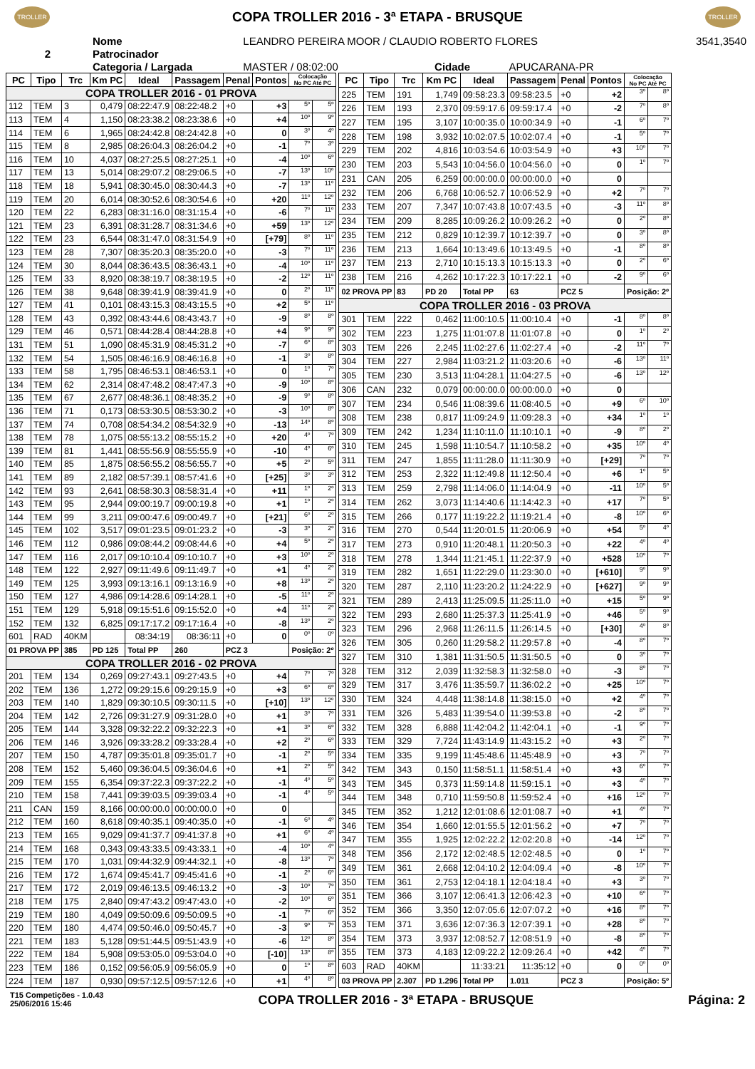TROLLER
COPA TROLLER 2016 - 3ª ETAPA - BRUSQUE
TROLLER
| 2 | Nome | LEANDRO PEREIRA MOOR / CLAUDIO ROBERTO FLORES | | | | 3541,3540 |
| | Patrocinador | | | | | |
| | Categoria / Largada | MASTER / 08:02:00 | | Cidade | APUCARANA-PR | |
| PC | Tipo | Trc | Km PC | Ideal | Passagem | Penal | Pontos | Colocação No PC Até PC | |
| --- | --- | --- | --- | --- | --- | --- | --- | --- | --- |
| COPA TROLLER 2016 - 01 PROVA | | | | | | | | | |
| 112 | TEM | 3 | 0,479 | 08:22:47.9 | 08:22:48.2 | +0 | +3 | 5º | 5º |
| 113 | TEM | 4 | 1,150 | 08:23:38.2 | 08:23:38.6 | +0 | +4 | 10º | 9º |
| 114 | TEM | 6 | 1,965 | 08:24:42.8 | 08:24:42.8 | +0 | 0 | 3º | 4º |
| 115 | TEM | 8 | 2,985 | 08:26:04.3 | 08:26:04.2 | +0 | -1 | 7º | 3º |
| 116 | TEM | 10 | 4,037 | 08:27:25.5 | 08:27:25.1 | +0 | -4 | 10º | 6º |
| 117 | TEM | 13 | 5,014 | 08:29:07.2 | 08:29:06.5 | +0 | -7 | 13º | 10º |
| 118 | TEM | 18 | 5,941 | 08:30:45.0 | 08:30:44.3 | +0 | -7 | 13º | 11º |
| 119 | TEM | 20 | 6,014 | 08:30:52.6 | 08:30:54.6 | +0 | +20 | 11º | 12º |
| 120 | TEM | 22 | 6,283 | 08:31:16.0 | 08:31:15.4 | +0 | -6 | 7º | 11º |
| 121 | TEM | 23 | 6,391 | 08:31:28.7 | 08:31:34.6 | +0 | +59 | 13º | 12º |
| 122 | TEM | 23 | 6,544 | 08:31:47.0 | 08:31:54.9 | +0 | [+79] | 8º | 11º |
| 123 | TEM | 28 | 7,307 | 08:35:20.3 | 08:35:20.0 | +0 | -3 | 7º | 11º |
| 124 | TEM | 30 | 8,044 | 08:36:43.5 | 08:36:43.1 | +0 | -4 | 10º | 11º |
| 125 | TEM | 33 | 8,920 | 08:38:19.7 | 08:38:19.5 | +0 | -2 | 12º | 11º |
| 126 | TEM | 38 | 9,648 | 08:39:41.9 | 08:39:41.9 | +0 | 0 | 2º | 11º |
| 127 | TEM | 41 | 0,101 | 08:43:15.3 | 08:43:15.5 | +0 | +2 | 5º | 11º |
| 128 | TEM | 43 | 0,392 | 08:43:44.6 | 08:43:43.7 | +0 | -9 | 8º | 8º |
| 129 | TEM | 46 | 0,571 | 08:44:28.4 | 08:44:28.8 | +0 | +4 | 9º | 9º |
| 131 | TEM | 51 | 1,090 | 08:45:31.9 | 08:45:31.2 | +0 | -7 | 6º | 8º |
| 132 | TEM | 54 | 1,505 | 08:46:16.9 | 08:46:16.8 | +0 | -1 | 3º | 8º |
| 133 | TEM | 58 | 1,795 | 08:46:53.1 | 08:46:53.1 | +0 | 0 | 1º | 7º |
| 134 | TEM | 62 | 2,314 | 08:47:48.2 | 08:47:47.3 | +0 | -9 | 10º | 8º |
| 135 | TEM | 67 | 2,677 | 08:48:36.1 | 08:48:35.2 | +0 | -9 | 9º | 8º |
| 136 | TEM | 71 | 0,173 | 08:53:30.5 | 08:53:30.2 | +0 | -3 | 10º | 8º |
| 137 | TEM | 74 | 0,708 | 08:54:34.2 | 08:54:32.9 | +0 | -13 | 14º | 8º |
| 138 | TEM | 78 | 1,075 | 08:55:13.2 | 08:55:15.2 | +0 | +20 | 4º | 7º |
| 139 | TEM | 81 | 1,441 | 08:55:56.9 | 08:55:55.9 | +0 | -10 | 4º | 6º |
| 140 | TEM | 85 | 1,875 | 08:56:55.2 | 08:56:55.7 | +0 | +5 | 2º | 5º |
| 141 | TEM | 89 | 2,182 | 08:57:39.1 | 08:57:41.6 | +0 | [+25] | 3º | 3º |
| 142 | TEM | 93 | 2,641 | 08:58:30.3 | 08:58:31.4 | +0 | +11 | 1º | 2º |
| 143 | TEM | 95 | 2,944 | 09:00:19.7 | 09:00:19.8 | +0 | +1 | 1º | 2º |
| 144 | TEM | 99 | 3,211 | 09:00:47.6 | 09:00:49.7 | +0 | [+21] | 6º | 2º |
| 145 | TEM | 102 | 3,517 | 09:01:23.5 | 09:01:23.2 | +0 | -3 | 3º | 2º |
| 146 | TEM | 112 | 0,986 | 09:08:44.2 | 09:08:44.6 | +0 | +4 | 5º | 2º |
| 147 | TEM | 116 | 2,017 | 09:10:10.4 | 09:10:10.7 | +0 | +3 | 10º | 2º |
| 148 | TEM | 122 | 2,927 | 09:11:49.6 | 09:11:49.7 | +0 | +1 | 4º | 2º |
| 149 | TEM | 125 | 3,993 | 09:13:16.1 | 09:13:16.9 | +0 | +8 | 13º | 2º |
| 150 | TEM | 127 | 4,986 | 09:14:28.6 | 09:14:28.1 | +0 | -5 | 11º | 2º |
| 151 | TEM | 129 | 5,918 | 09:15:51.6 | 09:15:52.0 | +0 | +4 | 11º | 2º |
| 152 | TEM | 132 | 6,825 | 09:17:17.2 | 09:17:16.4 | +0 | -8 | 13º | 2º |
| 601 | RAD | 40KM | | 08:34:19 | 08:36:11 | +0 | 0 | 0º | 0º |
| 01 PROVA PP | | 385 | PD 125 | Total PP | 260 | PCZ 3 | | Posição: 2º | |
| COPA TROLLER 2016 - 02 PROVA | | | | | | | | | |
| 201 | TEM | 134 | 0,269 | 09:27:43.1 | 09:27:43.5 | +0 | +4 | 7º | 7º |
| 202 | TEM | 136 | 1,272 | 09:29:15.6 | 09:29:15.9 | +0 | +3 | 6º | 6º |
| 203 | TEM | 140 | 1,829 | 09:30:10.5 | 09:30:11.5 | +0 | [+10] | 13º | 12º |
| 204 | TEM | 142 | 2,726 | 09:31:27.9 | 09:31:28.0 | +0 | +1 | 3º | 7º |
| 205 | TEM | 144 | 3,328 | 09:32:22.2 | 09:32:22.3 | +0 | +1 | 3º | 6º |
| 206 | TEM | 146 | 3,926 | 09:33:28.2 | 09:33:28.4 | +0 | +2 | 2º | 6º |
| 207 | TEM | 150 | 4,787 | 09:35:01.8 | 09:35:01.7 | +0 | -1 | 2º | 5º |
| 208 | TEM | 152 | 5,460 | 09:36:04.5 | 09:36:04.6 | +0 | +1 | 2º | 5º |
| 209 | TEM | 155 | 6,354 | 09:37:22.3 | 09:37:22.2 | +0 | -1 | 4º | 5º |
| 210 | TEM | 158 | 7,441 | 09:39:03.5 | 09:39:03.4 | +0 | -1 | 4º | 5º |
| 211 | CAN | 159 | 8,166 | 00:00:00.0 | 00:00:00.0 | +0 | 0 | | |
| 212 | TEM | 160 | 8,618 | 09:40:35.1 | 09:40:35.0 | +0 | -1 | 6º | 4º |
| 213 | TEM | 165 | 9,029 | 09:41:37.7 | 09:41:37.8 | +0 | +1 | 6º | 4º |
| 214 | TEM | 168 | 0,343 | 09:43:33.5 | 09:43:33.1 | +0 | -4 | 10º | 4º |
| 215 | TEM | 170 | 1,031 | 09:44:32.9 | 09:44:32.1 | +0 | -8 | 13º | 7º |
| 216 | TEM | 172 | 1,674 | 09:45:41.7 | 09:45:41.6 | +0 | -1 | 2º | 6º |
| 217 | TEM | 172 | 2,019 | 09:46:13.5 | 09:46:13.2 | +0 | -3 | 10º | 7º |
| 218 | TEM | 175 | 2,840 | 09:47:43.2 | 09:47:43.0 | +0 | -2 | 10º | 6º |
| 219 | TEM | 180 | 4,049 | 09:50:09.6 | 09:50:09.5 | +0 | -1 | 7º | 6º |
| 220 | TEM | 180 | 4,474 | 09:50:46.0 | 09:50:45.7 | +0 | -3 | 9º | 7º |
| 221 | TEM | 183 | 5,128 | 09:51:44.5 | 09:51:43.9 | +0 | -6 | 12º | 8º |
| 222 | TEM | 184 | 5,908 | 09:53:05.0 | 09:53:04.0 | +0 | [-10] | 13º | 8º |
| 223 | TEM | 186 | 0,152 | 09:56:05.9 | 09:56:05.9 | +0 | 0 | 1º | 8º |
| 224 | TEM | 187 | 0,930 | 09:57:12.5 | 09:57:12.6 | +0 | +1 | 4º | 8º |
| PC | Tipo | Trc | Km PC | Ideal | Passagem | Penal | Pontos | Colocação No PC Até PC | |
| --- | --- | --- | --- | --- | --- | --- | --- | --- | --- |
| 225 | TEM | 191 | 1,749 | 09:58:23.3 | 09:58:23.5 | +0 | +2 | 3º | 8º |
| 226 | TEM | 193 | 2,370 | 09:59:17.6 | 09:59:17.4 | +0 | -2 | 7º | 8º |
| 227 | TEM | 195 | 3,107 | 10:00:35.0 | 10:00:34.9 | +0 | -1 | 6º | 7º |
| 228 | TEM | 198 | 3,932 | 10:02:07.5 | 10:02:07.4 | +0 | -1 | 5º | 7º |
| 229 | TEM | 202 | 4,816 | 10:03:54.6 | 10:03:54.9 | +0 | +3 | 10º | 7º |
| 230 | TEM | 203 | 5,543 | 10:04:56.0 | 10:04:56.0 | +0 | 0 | 1º | 7º |
| 231 | CAN | 205 | 6,259 | 00:00:00.0 | 00:00:00.0 | +0 | 0 | | |
| 232 | TEM | 206 | 6,768 | 10:06:52.7 | 10:06:52.9 | +0 | +2 | 7º | 7º |
| 233 | TEM | 207 | 7,347 | 10:07:43.8 | 10:07:43.5 | +0 | -3 | 11º | 8º |
| 234 | TEM | 209 | 8,285 | 10:09:26.2 | 10:09:26.2 | +0 | 0 | 2º | 8º |
| 235 | TEM | 212 | 0,829 | 10:12:39.7 | 10:12:39.7 | +0 | 0 | 3º | 8º |
| 236 | TEM | 213 | 1,664 | 10:13:49.6 | 10:13:49.5 | +0 | -1 | 8º | 8º |
| 237 | TEM | 213 | 2,710 | 10:15:13.3 | 10:15:13.3 | +0 | 0 | 2º | 6º |
| 238 | TEM | 216 | 4,262 | 10:17:22.3 | 10:17:22.1 | +0 | -2 | 9º | 6º |
| 02 PROVA PP | | 83 | PD 20 | Total PP | 63 | PCZ 5 | | Posição: 2º | |
| COPA TROLLER 2016 - 03 PROVA | | | | | | | | | |
| 301 | TEM | 222 | 0,462 | 11:00:10.5 | 11:00:10.4 | +0 | -1 | 8º | 8º |
| 302 | TEM | 223 | 1,275 | 11:01:07.8 | 11:01:07.8 | +0 | 0 | 1º | 2º |
| 303 | TEM | 226 | 2,245 | 11:02:27.6 | 11:02:27.4 | +0 | -2 | 11º | 7º |
| 304 | TEM | 227 | 2,984 | 11:03:21.2 | 11:03:20.6 | +0 | -6 | 13º | 11º |
| 305 | TEM | 230 | 3,513 | 11:04:28.1 | 11:04:27.5 | +0 | -6 | 13º | 12º |
| 306 | CAN | 232 | 0,079 | 00:00:00.0 | 00:00:00.0 | +0 | 0 | | |
| 307 | TEM | 234 | 0,546 | 11:08:39.6 | 11:08:40.5 | +0 | +9 | 6º | 10º |
| 308 | TEM | 238 | 0,817 | 11:09:24.9 | 11:09:28.3 | +0 | +34 | 1º | 1º |
| 309 | TEM | 242 | 1,234 | 11:10:11.0 | 11:10:10.1 | +0 | -9 | 8º | 2º |
| 310 | TEM | 245 | 1,598 | 11:10:54.7 | 11:10:58.2 | +0 | +35 | 10º | 4º |
| 311 | TEM | 247 | 1,855 | 11:11:28.0 | 11:11:30.9 | +0 | [+29] | 7º | 7º |
| 312 | TEM | 253 | 2,322 | 11:12:49.8 | 11:12:50.4 | +0 | +6 | 1º | 5º |
| 313 | TEM | 259 | 2,798 | 11:14:06.0 | 11:14:04.9 | +0 | -11 | 10º | 5º |
| 314 | TEM | 262 | 3,073 | 11:14:40.6 | 11:14:42.3 | +0 | +17 | 7º | 5º |
| 315 | TEM | 266 | 0,177 | 11:19:22.2 | 11:19:21.4 | +0 | -8 | 10º | 6º |
| 316 | TEM | 270 | 0,544 | 11:20:01.5 | 11:20:06.9 | +0 | +54 | 5º | 4º |
| 317 | TEM | 273 | 0,910 | 11:20:48.1 | 11:20:50.3 | +0 | +22 | 4º | 4º |
| 318 | TEM | 278 | 1,344 | 11:21:45.1 | 11:22:37.9 | +0 | +528 | 10º | 7º |
| 319 | TEM | 282 | 1,651 | 11:22:29.0 | 11:23:30.0 | +0 | [+610] | 9º | 9º |
| 320 | TEM | 287 | 2,110 | 11:23:20.2 | 11:24:22.9 | +0 | [+627] | 9º | 9º |
| 321 | TEM | 289 | 2,413 | 11:25:09.5 | 11:25:11.0 | +0 | +15 | 5º | 9º |
| 322 | TEM | 293 | 2,680 | 11:25:37.3 | 11:25:41.9 | +0 | +46 | 5º | 9º |
| 323 | TEM | 296 | 2,968 | 11:26:11.5 | 11:26:14.5 | +0 | [+30] | 4º | 8º |
| 326 | TEM | 305 | 0,260 | 11:29:58.2 | 11:29:57.8 | +0 | -4 | 8º | 7º |
| 327 | TEM | 310 | 1,381 | 11:31:50.5 | 11:31:50.5 | +0 | 0 | 3º | 7º |
| 328 | TEM | 312 | 2,039 | 11:32:58.3 | 11:32:58.0 | +0 | -3 | 8º | 7º |
| 329 | TEM | 317 | 3,476 | 11:35:59.7 | 11:36:02.2 | +0 | +25 | 10º | 7º |
| 330 | TEM | 324 | 4,448 | 11:38:14.8 | 11:38:15.0 | +0 | +2 | 4º | 7º |
| 331 | TEM | 326 | 5,483 | 11:39:54.0 | 11:39:53.8 | +0 | -2 | 8º | 7º |
| 332 | TEM | 328 | 6,888 | 11:42:04.2 | 11:42:04.1 | +0 | -1 | 9º | 7º |
| 333 | TEM | 329 | 7,724 | 11:43:14.9 | 11:43:15.2 | +0 | +3 | 2º | 7º |
| 334 | TEM | 335 | 9,199 | 11:45:48.6 | 11:45:48.9 | +0 | +3 | 7º | 7º |
| 342 | TEM | 343 | 0,150 | 11:58:51.1 | 11:58:51.4 | +0 | +3 | 6º | 7º |
| 343 | TEM | 345 | 0,373 | 11:59:14.8 | 11:59:15.1 | +0 | +3 | 4º | 7º |
| 344 | TEM | 348 | 0,710 | 11:59:50.8 | 11:59:52.4 | +0 | +16 | 12º | 7º |
| 345 | TEM | 352 | 1,212 | 12:01:08.6 | 12:01:08.7 | +0 | +1 | 4º | 7º |
| 346 | TEM | 354 | 1,660 | 12:01:55.5 | 12:01:56.2 | +0 | +7 | 7º | 7º |
| 347 | TEM | 355 | 1,925 | 12:02:22.2 | 12:02:20.8 | +0 | -14 | 12º | 7º |
| 348 | TEM | 356 | 2,172 | 12:02:48.5 | 12:02:48.5 | +0 | 0 | 1º | 7º |
| 349 | TEM | 361 | 2,668 | 12:04:10.2 | 12:04:09.4 | +0 | -8 | 10º | 7º |
| 350 | TEM | 361 | 2,753 | 12:04:18.1 | 12:04:18.4 | +0 | +3 | 3º | 7º |
| 351 | TEM | 366 | 3,107 | 12:06:41.3 | 12:06:42.3 | +0 | +10 | 6º | 7º |
| 352 | TEM | 366 | 3,350 | 12:07:05.6 | 12:07:07.2 | +0 | +16 | 8º | 7º |
| 353 | TEM | 371 | 3,636 | 12:07:36.3 | 12:07:39.1 | +0 | +28 | 8º | 7º |
| 354 | TEM | 373 | 3,937 | 12:08:52.7 | 12:08:51.9 | +0 | -8 | 8º | 7º |
| 355 | TEM | 373 | 4,183 | 12:09:22.2 | 12:09:26.4 | +0 | +42 | 4º | 7º |
| 603 | RAD | 40KM | | 11:33:21 | 11:35:12 | +0 | 0 | 0º | 0º |
| 03 PROVA PP | | 2.307 | PD 1.296 | Total PP | 1.011 | PCZ 3 | | Posição: 5º | |
T15 Competições - 1.0.43
25/06/2016 15:46
COPA TROLLER 2016 - 3ª ETAPA - BRUSQUE
Página: 2